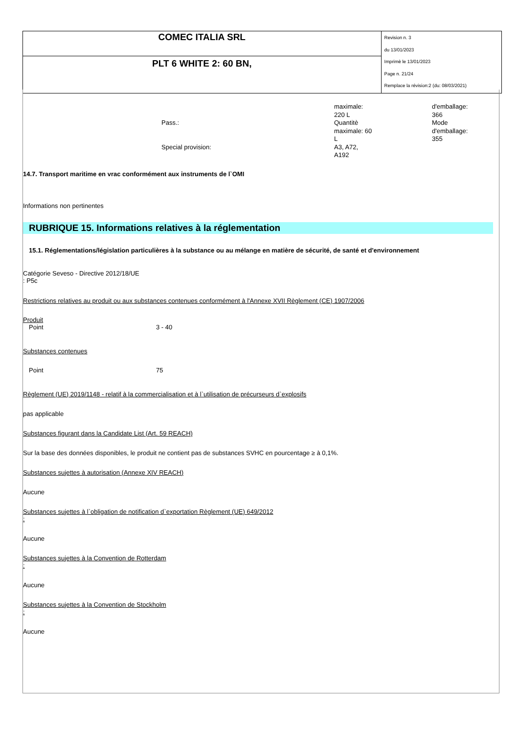| COMEC ITALIA SRL | Revision n. 3 du 13/01/2023 Imprimè le 13/01/2023 Page n. 21/24 Remplace la révision:2 (du: 08/03/2021) |
| PLT 6 WHITE 2: 60 BN, | |
Pass.:
Special provision:
maximale:
220 L
Quantitè
maximale: 60
L
A3, A72,
A192
d'emballage:
366
Mode
d'emballage:
355
14.7. Transport maritime en vrac conformément aux instruments de l`OMI
Informations non pertinentes
RUBRIQUE 15. Informations relatives à la réglementation
15.1. Réglementations/législation particulières à la substance ou au mélange en matière de sécurité, de santé et d'environnement
Catégorie Seveso - Directive 2012/18/UE
: P5c
Restrictions relatives au produit ou aux substances contenues conformément à l'Annexe XVII Règlement (CE) 1907/2006
Produit
Point 3 - 40
Substances contenues
Point 75
Règlement (UE) 2019/1148 - relatif à la commercialisation et à l`utilisation de précurseurs d`explosifs
pas applicable
Substances figurant dans la Candidate List (Art. 59 REACH)
Sur la base des données disponibles, le produit ne contient pas de substances SVHC en pourcentage ≥ à 0,1%.
Substances sujettes à autorisation (Annexe XIV REACH)
Aucune
Substances sujettes à l`obligation de notification d`exportation Règlement (UE) 649/2012
:
Aucune
Substances sujettes à la Convention de Rotterdam
:
Aucune
Substances sujettes à la Convention de Stockholm
:
Aucune